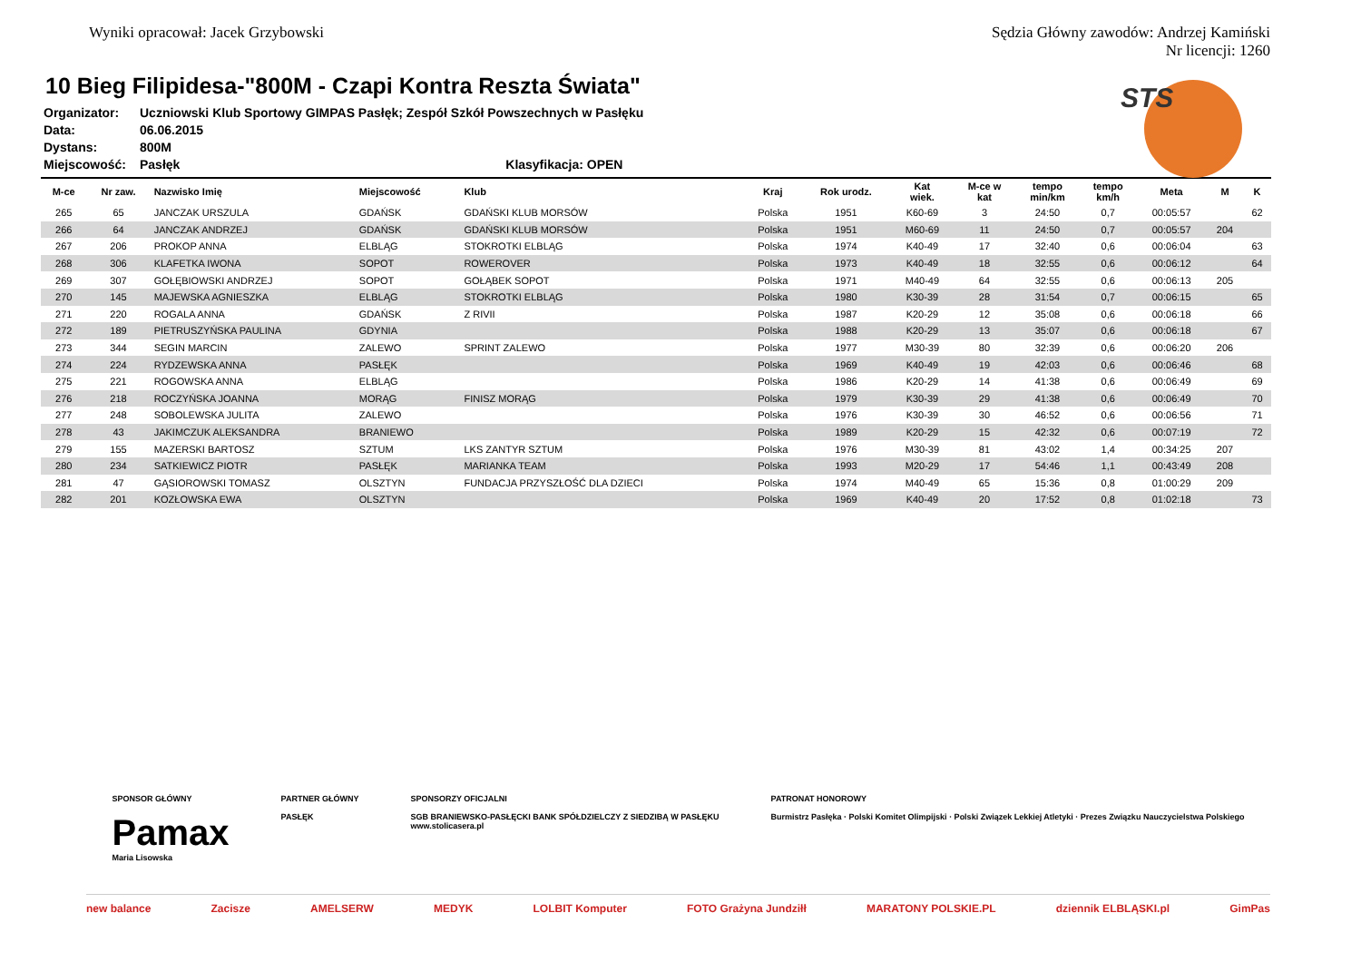Wyniki opracował: Jacek Grzybowski
Sędzia Główny zawodów: Andrzej Kamiński
Nr licencji: 1260
STS
10 Bieg Filipidesa-"800M - Czapi Kontra Reszta Świata"
Organizator: Uczniowski Klub Sportowy GIMPAS Pasłęk; Zespół Szkół Powszechnych w Pasłęku
Data: 06.06.2015
Dystans: 800M
Miejscowość: Pasłęk Klasyfikacja: OPEN
| M-ce | Nr zaw. | Nazwisko Imię | Miejscowość | Klub | Kraj | Rok urodz. | Kat wiek. | M-ce w kat | tempo min/km | tempo km/h | Meta | M | K |
| --- | --- | --- | --- | --- | --- | --- | --- | --- | --- | --- | --- | --- | --- |
| 265 | 65 | JANCZAK URSZULA | GDAŃSK | GDAŃSKI KLUB MORSÓW | Polska | 1951 | K60-69 | 3 | 24:50 | 0,7 | 00:05:57 | | 62 |
| 266 | 64 | JANCZAK ANDRZEJ | GDAŃSK | GDAŃSKI KLUB MORSÓW | Polska | 1951 | M60-69 | 11 | 24:50 | 0,7 | 00:05:57 | 204 | |
| 267 | 206 | PROKOP ANNA | ELBLĄG | STOKROTKI ELBLĄG | Polska | 1974 | K40-49 | 17 | 32:40 | 0,6 | 00:06:04 | | 63 |
| 268 | 306 | KLAFETKA IWONA | SOPOT | ROWEROVER | Polska | 1973 | K40-49 | 18 | 32:55 | 0,6 | 00:06:12 | | 64 |
| 269 | 307 | GOŁĘBIOWSKI ANDRZEJ | SOPOT | GOŁĄBEK SOPOT | Polska | 1971 | M40-49 | 64 | 32:55 | 0,6 | 00:06:13 | 205 | |
| 270 | 145 | MAJEWSKA AGNIESZKA | ELBLĄG | STOKROTKI ELBLĄG | Polska | 1980 | K30-39 | 28 | 31:54 | 0,7 | 00:06:15 | | 65 |
| 271 | 220 | ROGALA ANNA | GDAŃSK | Z RIVII | Polska | 1987 | K20-29 | 12 | 35:08 | 0,6 | 00:06:18 | | 66 |
| 272 | 189 | PIETRUSZYŃSKA PAULINA | GDYNIA | | Polska | 1988 | K20-29 | 13 | 35:07 | 0,6 | 00:06:18 | | 67 |
| 273 | 344 | SEGIN MARCIN | ZALEWO | SPRINT ZALEWO | Polska | 1977 | M30-39 | 80 | 32:39 | 0,6 | 00:06:20 | 206 | |
| 274 | 224 | RYDZEWSKA ANNA | PASŁĘK | | Polska | 1969 | K40-49 | 19 | 42:03 | 0,6 | 00:06:46 | | 68 |
| 275 | 221 | ROGOWSKA ANNA | ELBLĄG | | Polska | 1986 | K20-29 | 14 | 41:38 | 0,6 | 00:06:49 | | 69 |
| 276 | 218 | ROCZYŃSKA JOANNA | MORĄG | FINISZ MORĄG | Polska | 1979 | K30-39 | 29 | 41:38 | 0,6 | 00:06:49 | | 70 |
| 277 | 248 | SOBOLEWSKA JULITA | ZALEWO | | Polska | 1976 | K30-39 | 30 | 46:52 | 0,6 | 00:06:56 | | 71 |
| 278 | 43 | JAKIMCZUK ALEKSANDRA | BRANIEWO | | Polska | 1989 | K20-29 | 15 | 42:32 | 0,6 | 00:07:19 | | 72 |
| 279 | 155 | MAZERSKI BARTOSZ | SZTUM | LKS ZANTYR SZTUM | Polska | 1976 | M30-39 | 81 | 43:02 | 1,4 | 00:34:25 | 207 | |
| 280 | 234 | SATKIEWICZ PIOTR | PASŁĘK | MARIANKA TEAM | Polska | 1993 | M20-29 | 17 | 54:46 | 1,1 | 00:43:49 | 208 | |
| 281 | 47 | GĄSIOROWSKI TOMASZ | OLSZTYN | FUNDACJA PRZYSZŁOŚĆ DLA DZIECI | Polska | 1974 | M40-49 | 65 | 15:36 | 0,8 | 01:00:29 | 209 | |
| 282 | 201 | KOZŁOWSKA EWA | OLSZTYN | | Polska | 1969 | K40-49 | 20 | 17:52 | 0,8 | 01:02:18 | | 73 |
SPONSOR GŁÓWNY
Pamax
Maria Lisowska
PARTNER GŁÓWNY
PASŁĘK
SPONSORZY OFICJALNI
SGB BRANIEWSKO-PASŁĘCKI BANK SPÓŁDZIELCZY Z SIEDZIBĄ W PASŁĘKU
www.stolicasera.pl
PATRONAT HONOROWY
Burmistrz Pasłęka · Polski Komitet Olimpijski · Polski Związek Lekkiej Atletyki · Prezes Związku Nauczycielstwa Polskiego
new balance Zacisze AMELSERW MEDYK LOLBIT Komputer FOTO Grażyna Jundziłł MARATONY POLSKIE.PL dziennik ELBLĄSKI.pl GimPas